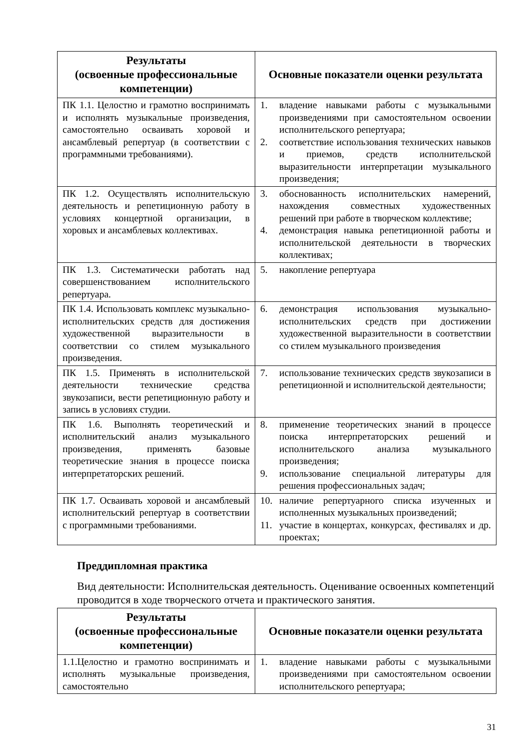| Результаты (освоенные профессиональные компетенции) | Основные показатели оценки результата |
| --- | --- |
| ПК 1.1. Целостно и грамотно воспринимать и исполнять музыкальные произведения, самостоятельно осваивать хоровой и ансамблевый репертуар (в соответствии с программными требованиями). | 1. владение навыками работы с музыкальными произведениями при самостоятельном освоении исполнительского репертуара; 2. соответствие использования технических навыков и приемов, средств исполнительской выразительности интерпретации музыкального произведения; |
| ПК 1.2. Осуществлять исполнительскую деятельность и репетиционную работу в условиях концертной организации, в хоровых и ансамблевых коллективах. | 3. обоснованность исполнительских намерений, нахождения совместных художественных решений при работе в творческом коллективе; 4. демонстрация навыка репетиционной работы и исполнительской деятельности в творческих коллективах; |
| ПК 1.3. Систематически работать над совершенствованием исполнительского репертуара. | 5. накопление репертуара |
| ПК 1.4. Использовать комплекс музыкально-исполнительских средств для достижения художественной выразительности в соответствии со стилем музыкального произведения. | 6. демонстрация использования музыкально-исполнительских средств при достижении художественной выразительности в соответствии со стилем музыкального произведения |
| ПК 1.5. Применять в исполнительской деятельности технические средства звукозаписи, вести репетиционную работу и запись в условиях студии. | 7. использование технических средств звукозаписи в репетиционной и исполнительской деятельности; |
| ПК 1.6. Выполнять теоретический и исполнительский анализ музыкального произведения, применять базовые теоретические знания в процессе поиска интерпретаторских решений. | 8. применение теоретических знаний в процессе поиска интерпретаторских решений и исполнительского анализа музыкального произведения; 9. использование специальной литературы для решения профессиональных задач; |
| ПК 1.7. Осваивать хоровой и ансамблевый исполнительский репертуар в соответствии с программными требованиями. | 10. наличие репертуарного списка изученных и исполненных музыкальных произведений; 11. участие в концертах, конкурсах, фестивалях и др. проектах; |
Преддипломная практика
Вид деятельности: Исполнительская деятельность. Оценивание освоенных компетенций проводится в ходе творческого отчета и практического занятия.
| Результаты (освоенные профессиональные компетенции) | Основные показатели оценки результата |
| --- | --- |
| 1.1.Целостно и грамотно воспринимать и исполнять музыкальные произведения, самостоятельно | 1. владение навыками работы с музыкальными произведениями при самостоятельном освоении исполнительского репертуара; |
31